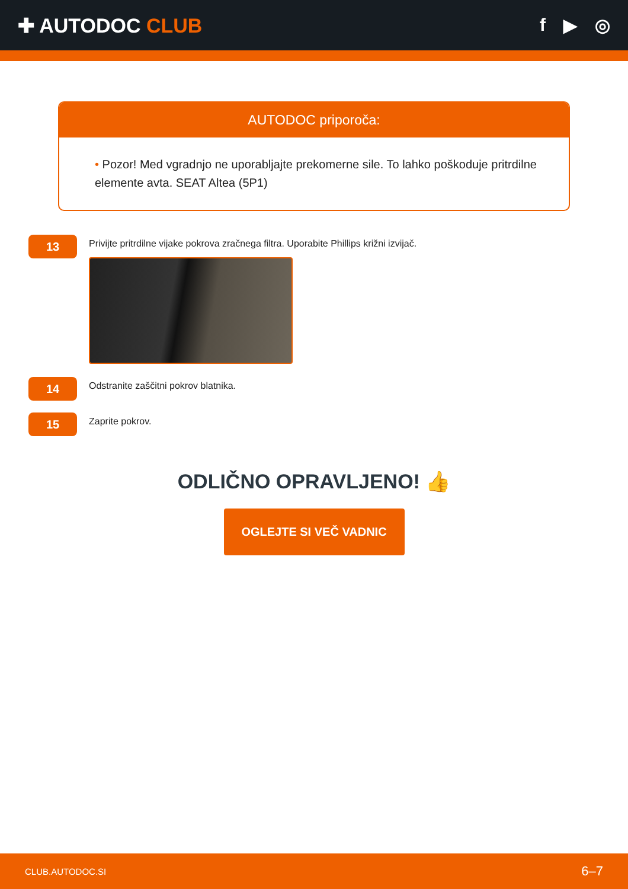✚ AUTODOC CLUB f ▶ ◎
AUTODOC priporoča:
• Pozor! Med vgradnjo ne uporabljajte prekomerne sile. To lahko poškoduje pritrdilne elemente avta. SEAT Altea (5P1)
13
Privijte pritrdilne vijake pokrova zračnega filtra. Uporabite Phillips križni izvijač.
14
Odstranite zaščitni pokrov blatnika.
15
Zaprite pokrov.
ODLIČNO OPRAVLJENO! 👍
OGLEJTE SI VEČ VADNIC
CLUB.AUTODOC.SI 6–7